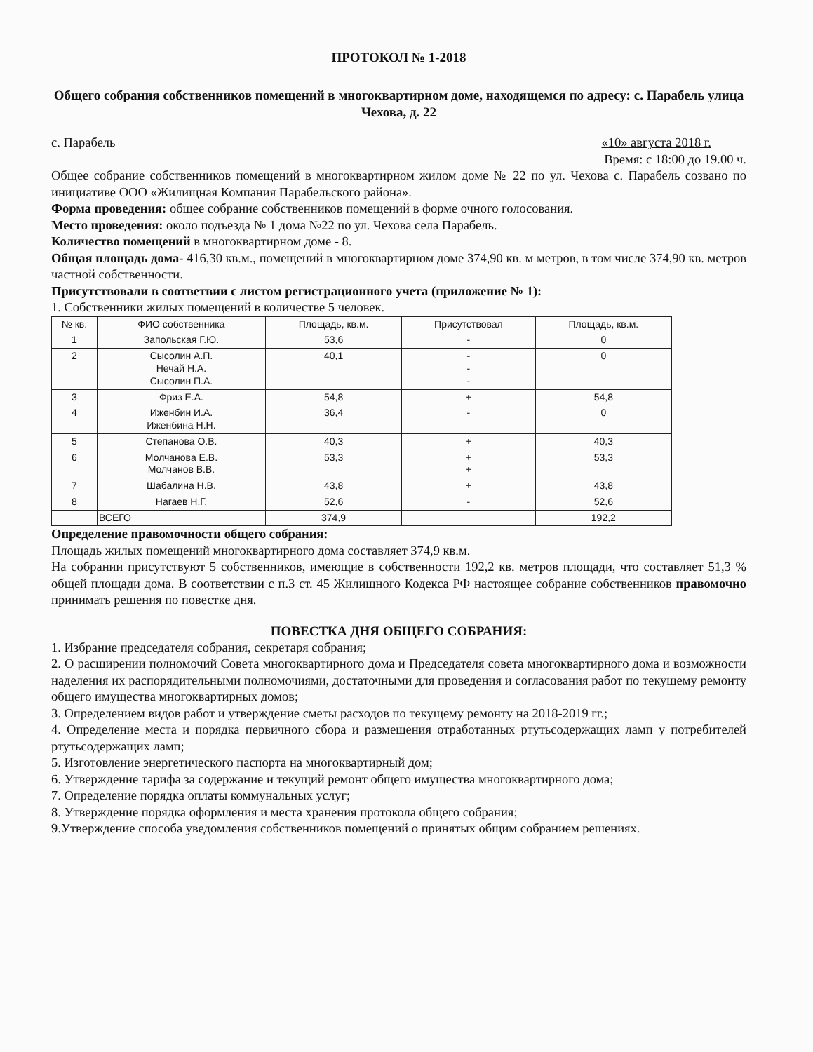ПРОТОКОЛ № 1-2018
Общего собрания собственников помещений в многоквартирном доме, находящемся по адресу: с. Парабель улица Чехова, д. 22
с. Парабель «10» августа 2018 г.
Время: с 18:00 до 19.00 ч.
Общее собрание собственников помещений в многоквартирном жилом доме № 22 по ул. Чехова с. Парабель созвано по инициативе ООО «Жилищная Компания Парабельского района».
Форма проведения: общее собрание собственников помещений в форме очного голосования.
Место проведения: около подъезда № 1 дома №22 по ул. Чехова села Парабель.
Количество помещений в многоквартирном доме - 8.
Общая площадь дома- 416,30 кв.м., помещений в многоквартирном доме 374,90 кв. м метров, в том числе 374,90 кв. метров частной собственности.
Присутствовали в соответвии с листом регистрационного учета (приложение № 1):
1. Собственники жилых помещений в количестве 5 человек.
| № кв. | ФИО собственника | Площадь, кв.м. | Присутствовал | Площадь, кв.м. |
| --- | --- | --- | --- | --- |
| 1 | Запольская Г.Ю. | 53,6 | - | 0 |
| 2 | Сысолин А.П. Нечай Н.А. Сысолин П.А. | 40,1 | - - - | 0 |
| 3 | Фриз Е.А. | 54,8 | + | 54,8 |
| 4 | Иженбин И.А. Иженбина Н.Н. | 36,4 | - | 0 |
| 5 | Степанова О.В. | 40,3 | + | 40,3 |
| 6 | Молчанова Е.В. Молчанов В.В. | 53,3 | + + | 53,3 |
| 7 | Шабалина Н.В. | 43,8 | + | 43,8 |
| 8 | Нагаев Н.Г. | 52,6 | - | 52,6 |
| | ВСЕГО | 374,9 | | 192,2 |
Определение правомочности общего собрания:
Площадь жилых помещений многоквартирного дома составляет 374,9 кв.м.
На собрании присутствуют 5 собственников, имеющие в собственности 192,2 кв. метров площади, что составляет 51,3 % общей площади дома. В соответствии с п.3 ст. 45 Жилищного Кодекса РФ настоящее собрание собственников правомочно принимать решения по повестке дня.
ПОВЕСТКА ДНЯ ОБЩЕГО СОБРАНИЯ:
1. Избрание председателя собрания, секретаря собрания;
2. О расширении полномочий Совета многоквартирного дома и Председателя совета многоквартирного дома и возможности наделения их распорядительными полномочиями, достаточными для проведения и согласования работ по текущему ремонту общего имущества многоквартирных домов;
3. Определением видов работ и утверждение сметы расходов по текущему ремонту на 2018-2019 гг.;
4. Определение места и порядка первичного сбора и размещения отработанных ртутьсодержащих ламп у потребителей ртутьсодержащих ламп;
5. Изготовление энергетического паспорта на многоквартирный дом;
6. Утверждение тарифа за содержание и текущий ремонт общего имущества многоквартирного дома;
7. Определение порядка оплаты коммунальных услуг;
8. Утверждение порядка оформления и места хранения протокола общего собрания;
9.Утверждение способа уведомления собственников помещений о принятых общим собранием решениях.